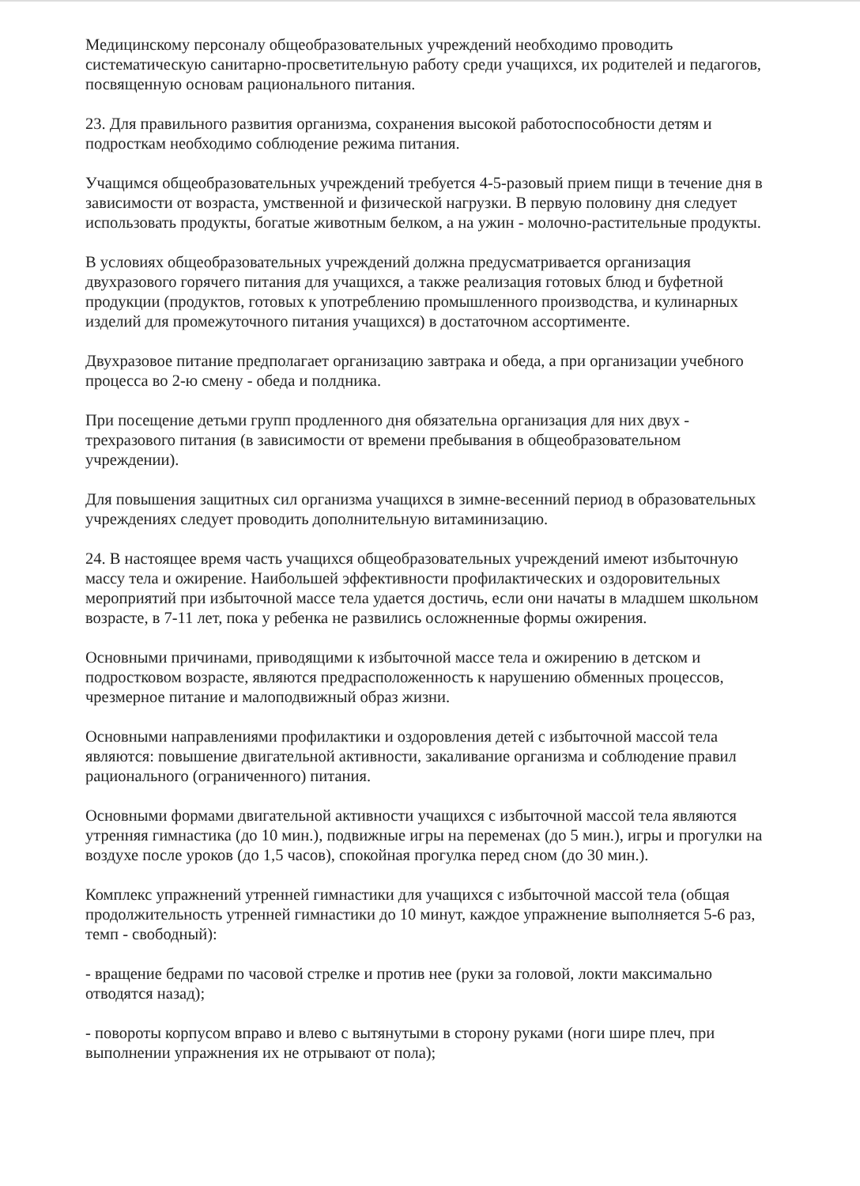Медицинскому персоналу общеобразовательных учреждений необходимо проводить систематическую санитарно-просветительную работу среди учащихся, их родителей и педагогов, посвященную основам рационального питания.
23. Для правильного развития организма, сохранения высокой работоспособности детям и подросткам необходимо соблюдение режима питания.
Учащимся общеобразовательных учреждений требуется 4-5-разовый прием пищи в течение дня в зависимости от возраста, умственной и физической нагрузки. В первую половину дня следует использовать продукты, богатые животным белком, а на ужин - молочно-растительные продукты.
В условиях общеобразовательных учреждений должна предусматривается организация двухразового горячего питания для учащихся, а также реализация готовых блюд и буфетной продукции (продуктов, готовых к употреблению промышленного производства, и кулинарных изделий для промежуточного питания учащихся) в достаточном ассортименте.
Двухразовое питание предполагает организацию завтрака и обеда, а при организации учебного процесса во 2-ю смену - обеда и полдника.
При посещение детьми групп продленного дня обязательна организация для них двух - трехразового питания (в зависимости от времени пребывания в общеобразовательном учреждении).
Для повышения защитных сил организма учащихся в зимне-весенний период в образовательных учреждениях следует проводить дополнительную витаминизацию.
24. В настоящее время часть учащихся общеобразовательных учреждений имеют избыточную массу тела и ожирение. Наибольшей эффективности профилактических и оздоровительных мероприятий при избыточной массе тела удается достичь, если они начаты в младшем школьном возрасте, в 7-11 лет, пока у ребенка не развились осложненные формы ожирения.
Основными причинами, приводящими к избыточной массе тела и ожирению в детском и подростковом возрасте, являются предрасположенность к нарушению обменных процессов, чрезмерное питание и малоподвижный образ жизни.
Основными направлениями профилактики и оздоровления детей с избыточной массой тела являются: повышение двигательной активности, закаливание организма и соблюдение правил рационального (ограниченного) питания.
Основными формами двигательной активности учащихся с избыточной массой тела являются утренняя гимнастика (до 10 мин.), подвижные игры на переменах (до 5 мин.), игры и прогулки на воздухе после уроков (до 1,5 часов), спокойная прогулка перед сном (до 30 мин.).
Комплекс упражнений утренней гимнастики для учащихся с избыточной массой тела (общая продолжительность утренней гимнастики до 10 минут, каждое упражнение выполняется 5-6 раз, темп - свободный):
- вращение бедрами по часовой стрелке и против нее (руки за головой, локти максимально отводятся назад);
- повороты корпусом вправо и влево с вытянутыми в сторону руками (ноги шире плеч, при выполнении упражнения их не отрывают от пола);